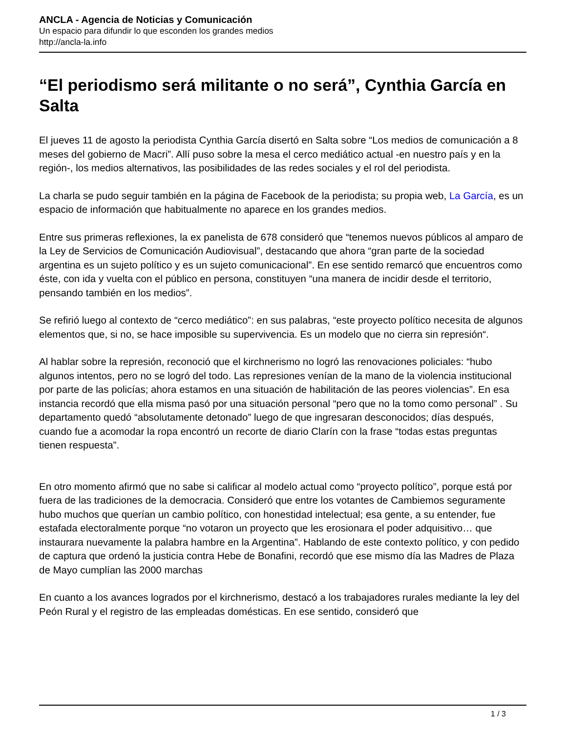ANCLA - Agencia de Noticias y Comunicación
Un espacio para difundir lo que esconden los grandes medios
http://ancla-la.info
“El periodismo será militante o no será”, Cynthia García en Salta
El jueves 11 de agosto la periodista Cynthia García disertó en Salta sobre “Los medios de comunicación a 8 meses del gobierno de Macri”. Allí puso sobre la mesa el cerco mediático actual -en nuestro país y en la región-, los medios alternativos, las posibilidades de las redes sociales y el rol del periodista.
La charla se pudo seguir también en la página de Facebook de la periodista; su propia web, La García, es un espacio de información que habitualmente no aparece en los grandes medios.
Entre sus primeras reflexiones, la ex panelista de 678 consideró que “tenemos nuevos públicos al amparo de la Ley de Servicios de Comunicación Audiovisual”, destacando que ahora “gran parte de la sociedad argentina es un sujeto político y es un sujeto comunicacional”. En ese sentido remarcó que encuentros como éste, con ida y vuelta con el público en persona, constituyen “una manera de incidir desde el territorio, pensando también en los medios”.
Se refirió luego al contexto de “cerco mediático”: en sus palabras, “este proyecto político necesita de algunos elementos que, si no, se hace imposible su supervivencia. Es un modelo que no cierra sin represión“.
Al hablar sobre la represión, reconoció que el kirchnerismo no logró las renovaciones policiales: “hubo algunos intentos, pero no se logró del todo. Las represiones venían de la mano de la violencia institucional por parte de las policías; ahora estamos en una situación de habilitación de las peores violencias”. En esa instancia recordó que ella misma pasó por una situación personal “pero que no la tomo como personal” . Su departamento quedó “absolutamente detonado” luego de que ingresaran desconocidos; días después, cuando fue a acomodar la ropa encontró un recorte de diario Clarín con la frase “todas estas preguntas tienen respuesta”.
En otro momento afirmó que no sabe si calificar al modelo actual como “proyecto político”, porque está por fuera de las tradiciones de la democracia. Consideró que entre los votantes de Cambiemos seguramente hubo muchos que querían un cambio político, con honestidad intelectual; esa gente, a su entender, fue estafada electoralmente porque “no votaron un proyecto que les erosionara el poder adquisitivo… que instaurara nuevamente la palabra hambre en la Argentina”. Hablando de este contexto político, y con pedido de captura que ordenó la justicia contra Hebe de Bonafini, recordó que ese mismo día las Madres de Plaza de Mayo cumplían las 2000 marchas
En cuanto a los avances logrados por el kirchnerismo, destacó a los trabajadores rurales mediante la ley del Peón Rural y el registro de las empleadas domésticas. En ese sentido, consideró que
1 / 3